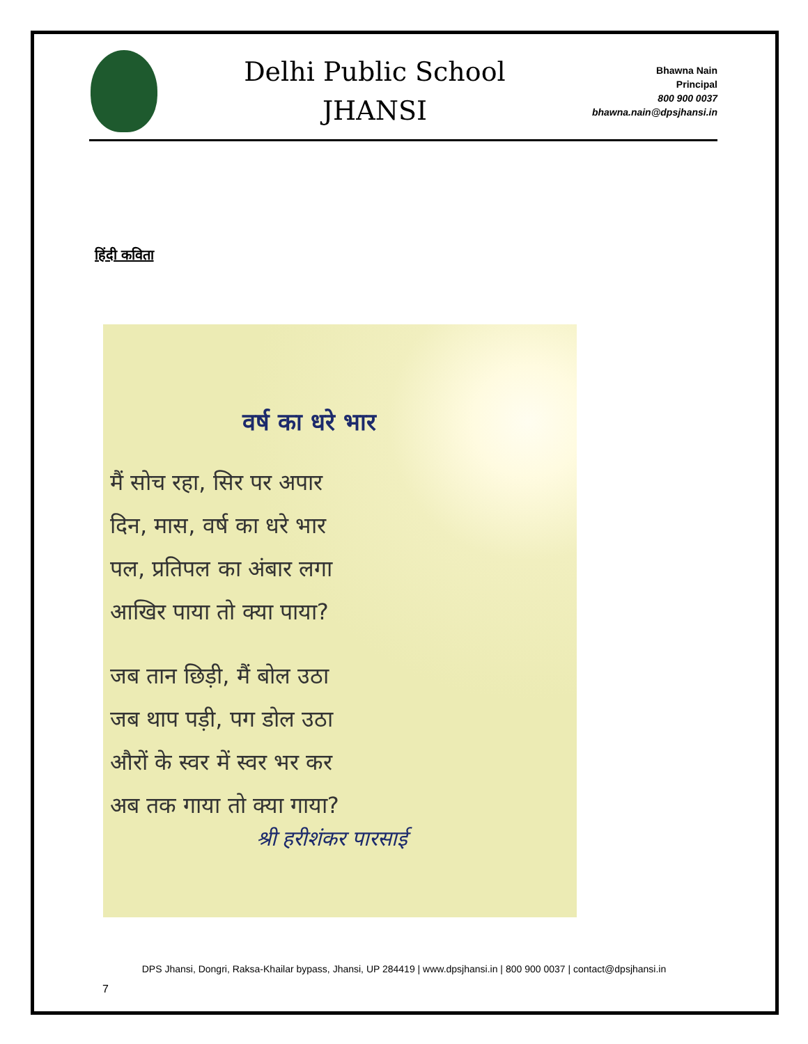Delhi Public School
JHANSI
Bhawna Nain
Principal
800 900 0037
bhawna.nain@dpsjhansi.in
हिंदी कविता
वर्ष का धरे भार
मैं सोच रहा, सिर पर अपार
दिन, मास, वर्ष का धरे भार
पल, प्रतिपल का अंबार लगा
आखिर पाया तो क्या पाया?
जब तान छिड़ी, मैं बोल उठा
जब थाप पड़ी, पग डोल उठा
औरों के स्वर में स्वर भर कर
अब तक गाया तो क्या गाया?
श्री हरीशंकर पारसाई
DPS Jhansi, Dongri, Raksa-Khailar bypass, Jhansi, UP 284419 | www.dpsjhansi.in | 800 900 0037 | contact@dpsjhansi.in
7